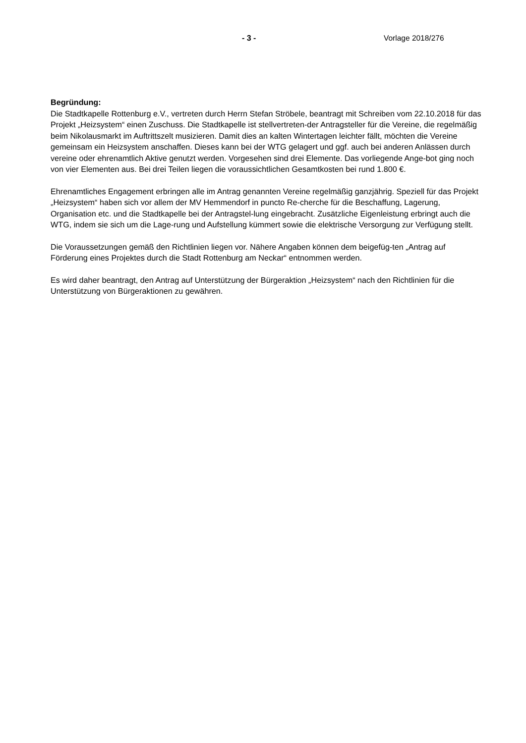- 3 - Vorlage 2018/276
Begründung:
Die Stadtkapelle Rottenburg e.V., vertreten durch Herrn Stefan Ströbele, beantragt mit Schreiben vom 22.10.2018 für das Projekt „Heizsystem“ einen Zuschuss. Die Stadtkapelle ist stellvertreten-der Antragsteller für die Vereine, die regelmäßig beim Nikolausmarkt im Auftrittszelt musizieren. Damit dies an kalten Wintertagen leichter fällt, möchten die Vereine gemeinsam ein Heizsystem anschaffen. Dieses kann bei der WTG gelagert und ggf. auch bei anderen Anlässen durch vereine oder ehrenamtlich Aktive genutzt werden. Vorgesehen sind drei Elemente. Das vorliegende Ange-bot ging noch von vier Elementen aus. Bei drei Teilen liegen die voraussichtlichen Gesamtkosten bei rund 1.800 €.
Ehrenamtliches Engagement erbringen alle im Antrag genannten Vereine regelmäßig ganzjährig. Speziell für das Projekt „Heizsystem“ haben sich vor allem der MV Hemmendorf in puncto Re-cherche für die Beschaffung, Lagerung, Organisation etc. und die Stadtkapelle bei der Antragstel-lung eingebracht. Zusätzliche Eigenleistung erbringt auch die WTG, indem sie sich um die Lage-rung und Aufstellung kümmert sowie die elektrische Versorgung zur Verfügung stellt.
Die Voraussetzungen gemäß den Richtlinien liegen vor. Nähere Angaben können dem beigefüg-ten „Antrag auf Förderung eines Projektes durch die Stadt Rottenburg am Neckar“ entnommen werden.
Es wird daher beantragt, den Antrag auf Unterstützung der Bürgeraktion „Heizsystem“ nach den Richtlinien für die Unterstützung von Bürgeraktionen zu gewähren.